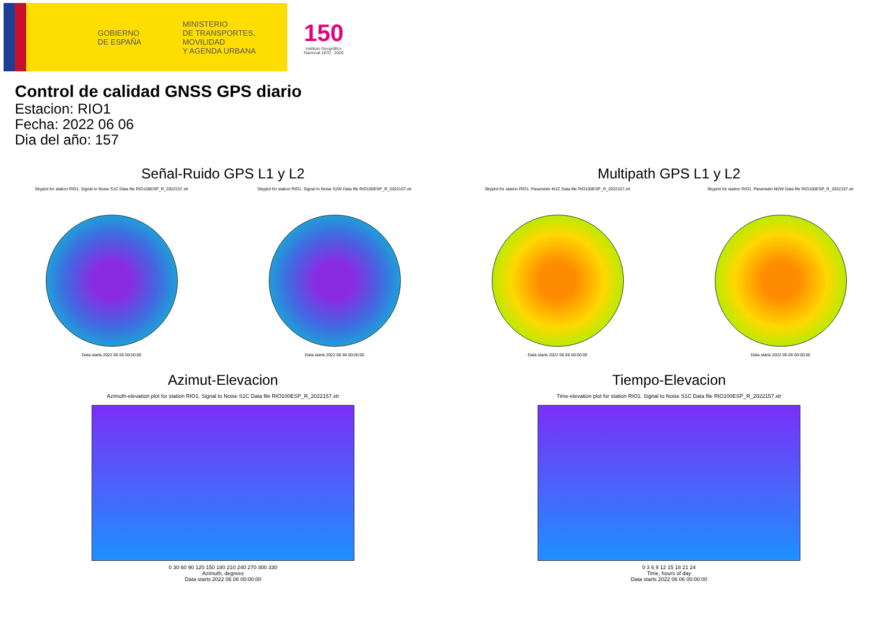GOBIERNO
DE ESPAÑA
MINISTERIO
DE TRANSPORTES, MOVILIDAD
Y AGENDA URBANA
150
Instituto Geográfico
Nacional 1870 · 2020
Control de calidad GNSS GPS diario
Estacion: RIO1
Fecha: 2022 06 06
Dia del año: 157
Señal-Ruido GPS L1 y L2
Skyplot for station RIO1. Signal to Noise S1C Data file RIO100ESP_R_2022157.xtr
Data starts 2022 06 06 00:00:00
Skyplot for station RIO1. Signal to Noise S2W Data file RIO100ESP_R_2022157.xtr
Data starts 2022 06 06 00:00:00
Multipath GPS L1 y L2
Skyplot for station RIO1. Parameter M1C Data file RIO100ESP_R_2022157.xtr
Data starts 2022 06 06 00:00:00
Skyplot for station RIO1. Parameter M2W Data file RIO100ESP_R_2022157.xtr
Data starts 2022 06 06 00:00:00
Azimut-Elevacion
Azimuth-elevation plot for station RIO1. Signal to Noise S1C Data file RIO100ESP_R_2022157.xtr
0 30 60 90 120 150 180 210 240 270 300 330
Azimuth, degrees
Data starts 2022 06 06 00:00:00
Tiempo-Elevacion
Time-elevation plot for station RIO1. Signal to Noise S1C Data file RIO100ESP_R_2022157.xtr
0 3 6 9 12 15 18 21 24
Time, hours of day
Data starts 2022 06 06 00:00:00